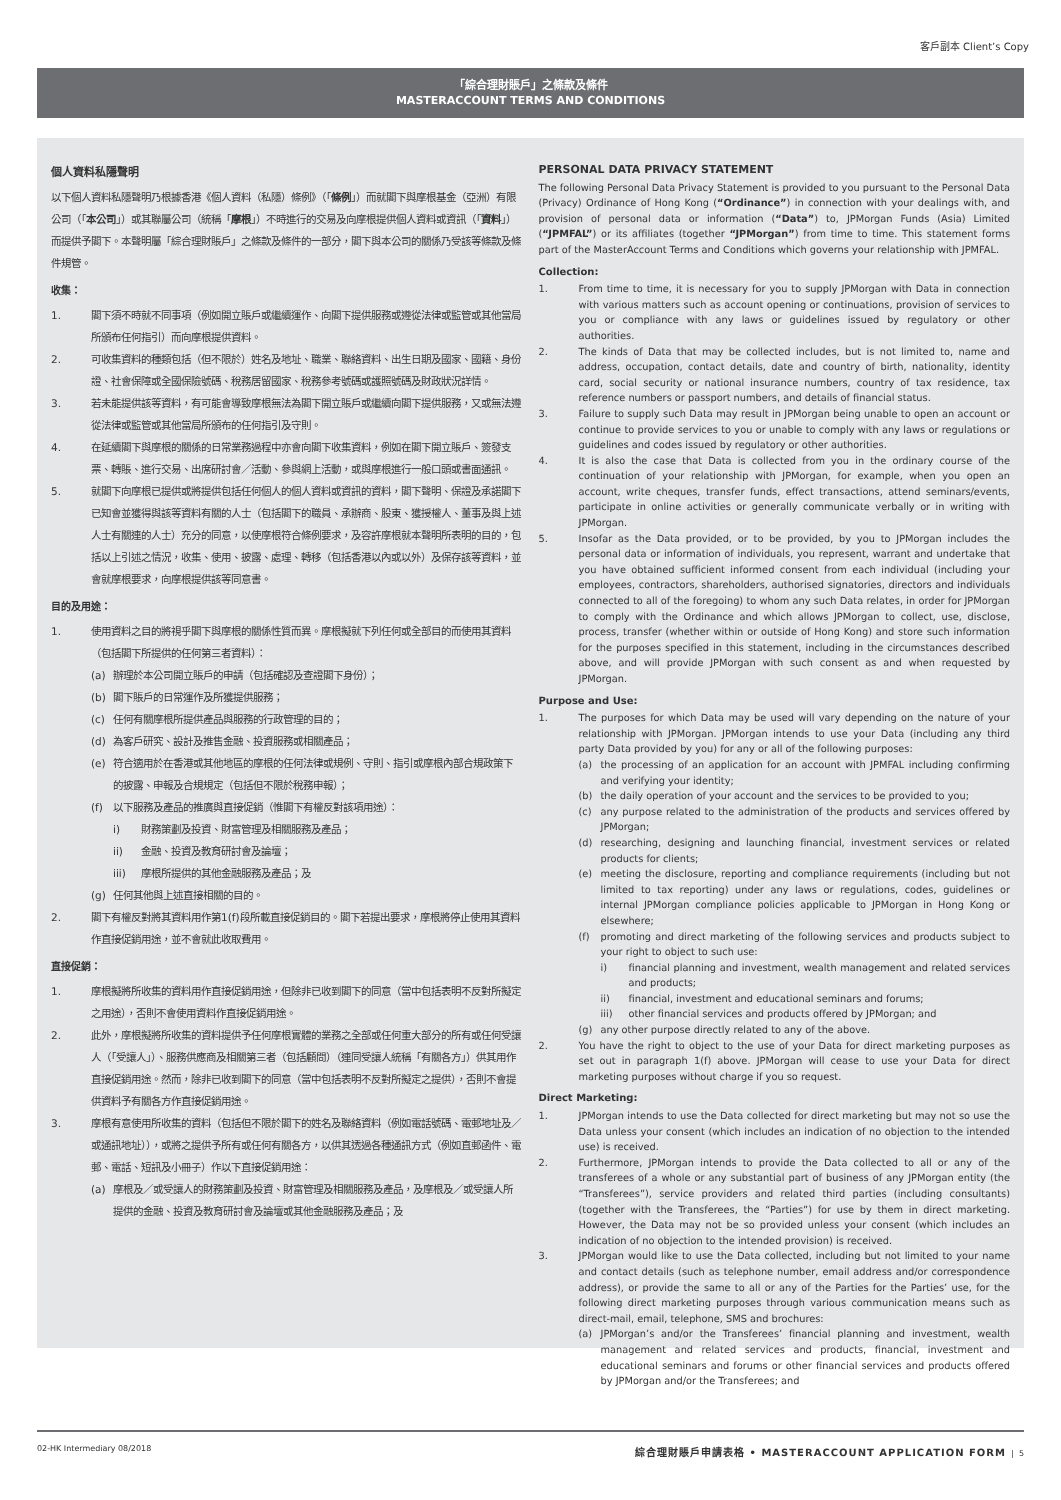客戶副本 Client’s Copy
「綜合理財賬戶」之條款及條件
MASTERACCOUNT TERMS AND CONDITIONS
個人資料私隱聲明
以下個人資料私隱聲明乃根據香港《個人資料（私隱）條例》（「條例」）而就閣下與摩根基金（亞洲）有限公司（「本公司」）或其聯屬公司（統稱「摩根」）不時進行的交易及向摩根提供個人資料或資訊（「資料」）而提供予閣下。本聲明屬「綜合理財賬戶」之條款及條件的一部分，閣下與本公司的關係乃受該等條款及條件規管。
收集：
1. 閣下須不時就不同事項（例如開立賬戶或繼續運作、向閣下提供服務或遵從法律或監管或其他當局所頒布任何指引）而向摩根提供資料。
2. 可收集資料的種類包括（但不限於）姓名及地址、職業、聯絡資料、出生日期及國家、國籍、身份證、社會保障或全國保險號碼、稅務居留國家、稅務參考號碼或護照號碼及財政狀況詳情。
3. 若未能提供該等資料，有可能會導致摩根無法為閣下開立賬戶或繼續向閣下提供服務，又或無法遵從法律或監管或其他當局所頒布的任何指引及守則。
4. 在延續閣下與摩根的關係的日常業務過程中亦會向閣下收集資料，例如在閣下開立賬戶、簽發支票、轉賬、進行交易、出席研討會／活動、參與網上活動，或與摩根進行一般口頭或書面通訊。
5. 就閣下向摩根已提供或將提供包括任何個人的個人資料或資訊的資料，閣下聲明、保證及承諾閣下已知會並獲得與該等資料有關的人士（包括閣下的職員、承辦商、股東、獲授權人、董事及與上述人士有關連的人士）充分的同意，以使摩根符合條例要求，及容許摩根就本聲明所表明的目的，包括以上引述之情況，收集、使用、披露、處理、轉移（包括香港以內或以外）及保存該等資料，並會就摩根要求，向摩根提供該等同意書。
目的及用途：
1. 使用資料之目的將視乎閣下與摩根的關係性質而異。摩根擬就下列任何或全部目的而使用其資料（包括閣下所提供的任何第三者資料）：
(a) 辦理於本公司開立賬戶的申請（包括確認及查證閣下身份）；
(b) 閣下賬戶的日常運作及所獲提供服務；
(c) 任何有關摩根所提供產品與服務的行政管理的目的；
(d) 為客戶研究、設計及推售金融、投資服務或相關產品；
(e) 符合適用於在香港或其他地區的摩根的任何法律或規例、守則、指引或摩根內部合規政策下的披露、申報及合規規定（包括但不限於稅務申報）；
(f) 以下服務及產品的推廣與直接促銷（惟閣下有權反對該項用途）：
i) 財務策劃及投資、財富管理及相關服務及產品；
ii) 金融、投資及教育研討會及論壇；
iii) 摩根所提供的其他金融服務及產品；及
(g) 任何其他與上述直接相關的目的。
2. 閣下有權反對將其資料用作第1(f)段所載直接促銷目的。閣下若提出要求，摩根將停止使用其資料作直接促銷用途，並不會就此收取費用。
直接促銷：
1. 摩根擬將所收集的資料用作直接促銷用途，但除非已收到閣下的同意（當中包括表明不反對所擬定之用途），否則不會使用資料作直接促銷用途。
2. 此外，摩根擬將所收集的資料提供予任何摩根實體的業務之全部或任何重大部分的所有或任何受讓人（「受讓人」）、服務供應商及相關第三者（包括顧問）（連同受讓人統稱「有關各方」）供其用作直接促銷用途。然而，除非已收到閣下的同意（當中包括表明不反對所擬定之提供），否則不會提供資料予有關各方作直接促銷用途。
3. 摩根有意使用所收集的資料（包括但不限於閣下的姓名及聯絡資料（例如電話號碼、電郵地址及／或通訊地址）），或將之提供予所有或任何有關各方，以供其透過各種通訊方式（例如直郵函件、電郵、電話、短訊及小冊子）作以下直接促銷用途：
(a) 摩根及／或受讓人的財務策劃及投資、財富管理及相關服務及產品，及摩根及／或受讓人所提供的金融、投資及教育研討會及論壇或其他金融服務及產品；及
PERSONAL DATA PRIVACY STATEMENT
The following Personal Data Privacy Statement is provided to you pursuant to the Personal Data (Privacy) Ordinance of Hong Kong (“Ordinance”) in connection with your dealings with, and provision of personal data or information (“Data”) to, JPMorgan Funds (Asia) Limited (“JPMFAL”) or its affiliates (together “JPMorgan”) from time to time. This statement forms part of the MasterAccount Terms and Conditions which governs your relationship with JPMFAL.
Collection:
1. From time to time, it is necessary for you to supply JPMorgan with Data in connection with various matters such as account opening or continuations, provision of services to you or compliance with any laws or guidelines issued by regulatory or other authorities.
2. The kinds of Data that may be collected includes, but is not limited to, name and address, occupation, contact details, date and country of birth, nationality, identity card, social security or national insurance numbers, country of tax residence, tax reference numbers or passport numbers, and details of financial status.
3. Failure to supply such Data may result in JPMorgan being unable to open an account or continue to provide services to you or unable to comply with any laws or regulations or guidelines and codes issued by regulatory or other authorities.
4. It is also the case that Data is collected from you in the ordinary course of the continuation of your relationship with JPMorgan, for example, when you open an account, write cheques, transfer funds, effect transactions, attend seminars/events, participate in online activities or generally communicate verbally or in writing with JPMorgan.
5. Insofar as the Data provided, or to be provided, by you to JPMorgan includes the personal data or information of individuals, you represent, warrant and undertake that you have obtained sufficient informed consent from each individual (including your employees, contractors, shareholders, authorised signatories, directors and individuals connected to all of the foregoing) to whom any such Data relates, in order for JPMorgan to comply with the Ordinance and which allows JPMorgan to collect, use, disclose, process, transfer (whether within or outside of Hong Kong) and store such information for the purposes specified in this statement, including in the circumstances described above, and will provide JPMorgan with such consent as and when requested by JPMorgan.
Purpose and Use:
1. The purposes for which Data may be used will vary depending on the nature of your relationship with JPMorgan. JPMorgan intends to use your Data (including any third party Data provided by you) for any or all of the following purposes:
(a) the processing of an application for an account with JPMFAL including confirming and verifying your identity;
(b) the daily operation of your account and the services to be provided to you;
(c) any purpose related to the administration of the products and services offered by JPMorgan;
(d) researching, designing and launching financial, investment services or related products for clients;
(e) meeting the disclosure, reporting and compliance requirements (including but not limited to tax reporting) under any laws or regulations, codes, guidelines or internal JPMorgan compliance policies applicable to JPMorgan in Hong Kong or elsewhere;
(f) promoting and direct marketing of the following services and products subject to your right to object to such use:
i) financial planning and investment, wealth management and related services and products;
ii) financial, investment and educational seminars and forums;
iii) other financial services and products offered by JPMorgan; and
(g) any other purpose directly related to any of the above.
2. You have the right to object to the use of your Data for direct marketing purposes as set out in paragraph 1(f) above. JPMorgan will cease to use your Data for direct marketing purposes without charge if you so request.
Direct Marketing:
1. JPMorgan intends to use the Data collected for direct marketing but may not so use the Data unless your consent (which includes an indication of no objection to the intended use) is received.
2. Furthermore, JPMorgan intends to provide the Data collected to all or any of the transferees of a whole or any substantial part of business of any JPMorgan entity (the “Transferees”), service providers and related third parties (including consultants) (together with the Transferees, the “Parties”) for use by them in direct marketing. However, the Data may not be so provided unless your consent (which includes an indication of no objection to the intended provision) is received.
3. JPMorgan would like to use the Data collected, including but not limited to your name and contact details (such as telephone number, email address and/or correspondence address), or provide the same to all or any of the Parties for the Parties’ use, for the following direct marketing purposes through various communication means such as direct-mail, email, telephone, SMS and brochures:
(a) JPMorgan’s and/or the Transferees’ financial planning and investment, wealth management and related services and products, financial, investment and educational seminars and forums or other financial services and products offered by JPMorgan and/or the Transferees; and
02-HK Intermediary 08/2018 綜合理財賬戶申請表格 • MASTERACCOUNT APPLICATION FORM | 5